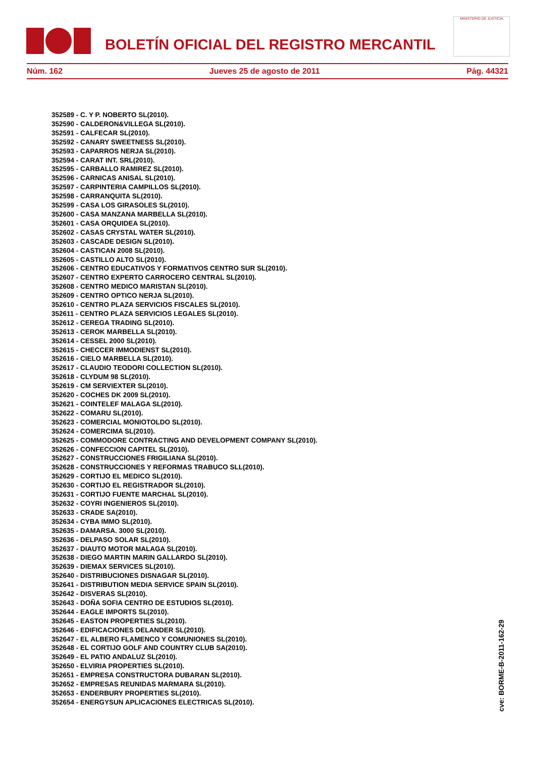BOLETÍN OFICIAL DEL REGISTRO MERCANTIL
MINISTERIO DE JUSTICIA
Núm. 162 Jueves 25 de agosto de 2011 Pág. 44321
352589 - C. Y P. NOBERTO SL(2010).
352590 - CALDERON&VILLEGA SL(2010).
352591 - CALFECAR SL(2010).
352592 - CANARY SWEETNESS SL(2010).
352593 - CAPARROS NERJA SL(2010).
352594 - CARAT INT. SRL(2010).
352595 - CARBALLO RAMIREZ SL(2010).
352596 - CARNICAS ANISAL SL(2010).
352597 - CARPINTERIA CAMPILLOS SL(2010).
352598 - CARRANQUITA SL(2010).
352599 - CASA LOS GIRASOLES SL(2010).
352600 - CASA MANZANA MARBELLA SL(2010).
352601 - CASA ORQUIDEA SL(2010).
352602 - CASAS CRYSTAL WATER SL(2010).
352603 - CASCADE DESIGN SL(2010).
352604 - CASTICAN 2008 SL(2010).
352605 - CASTILLO ALTO SL(2010).
352606 - CENTRO EDUCATIVOS Y FORMATIVOS CENTRO SUR SL(2010).
352607 - CENTRO EXPERTO CARROCERO CENTRAL SL(2010).
352608 - CENTRO MEDICO MARISTAN SL(2010).
352609 - CENTRO OPTICO NERJA SL(2010).
352610 - CENTRO PLAZA SERVICIOS FISCALES SL(2010).
352611 - CENTRO PLAZA SERVICIOS LEGALES SL(2010).
352612 - CEREGA TRADING SL(2010).
352613 - CEROK MARBELLA SL(2010).
352614 - CESSEL 2000 SL(2010).
352615 - CHECCER IMMODIENST SL(2010).
352616 - CIELO MARBELLA SL(2010).
352617 - CLAUDIO TEODORI COLLECTION SL(2010).
352618 - CLYDUM 98 SL(2010).
352619 - CM SERVIEXTER SL(2010).
352620 - COCHES DK 2009 SL(2010).
352621 - COINTELEF MALAGA SL(2010).
352622 - COMARU SL(2010).
352623 - COMERCIAL MONIOTOLDO SL(2010).
352624 - COMERCIMA SL(2010).
352625 - COMMODORE CONTRACTING AND DEVELOPMENT COMPANY SL(2010).
352626 - CONFECCION CAPITEL SL(2010).
352627 - CONSTRUCCIONES FRIGILIANA SL(2010).
352628 - CONSTRUCCIONES Y REFORMAS TRABUCO SLL(2010).
352629 - CORTIJO EL MEDICO SL(2010).
352630 - CORTIJO EL REGISTRADOR SL(2010).
352631 - CORTIJO FUENTE MARCHAL SL(2010).
352632 - COYRI INGENIEROS SL(2010).
352633 - CRADE SA(2010).
352634 - CYBA IMMO SL(2010).
352635 - DAMARSA. 3000 SL(2010).
352636 - DELPASO SOLAR SL(2010).
352637 - DIAUTO MOTOR MALAGA SL(2010).
352638 - DIEGO MARTIN MARIN GALLARDO SL(2010).
352639 - DIEMAX SERVICES SL(2010).
352640 - DISTRIBUCIONES DISNAGAR SL(2010).
352641 - DISTRIBUTION MEDIA SERVICE SPAIN SL(2010).
352642 - DISVERAS SL(2010).
352643 - DOÑA SOFIA CENTRO DE ESTUDIOS SL(2010).
352644 - EAGLE IMPORTS SL(2010).
352645 - EASTON PROPERTIES SL(2010).
352646 - EDIFICACIONES DELANDER SL(2010).
352647 - EL ALBERO FLAMENCO Y COMUNIONES SL(2010).
352648 - EL CORTIJO GOLF AND COUNTRY CLUB SA(2010).
352649 - EL PATIO ANDALUZ SL(2010).
352650 - ELVIRIA PROPERTIES SL(2010).
352651 - EMPRESA CONSTRUCTORA DUBARAN SL(2010).
352652 - EMPRESAS REUNIDAS MARMARA SL(2010).
352653 - ENDERBURY PROPERTIES SL(2010).
352654 - ENERGYSUN APLICACIONES ELECTRICAS SL(2010).
cve: BORME-B-2011-162-29